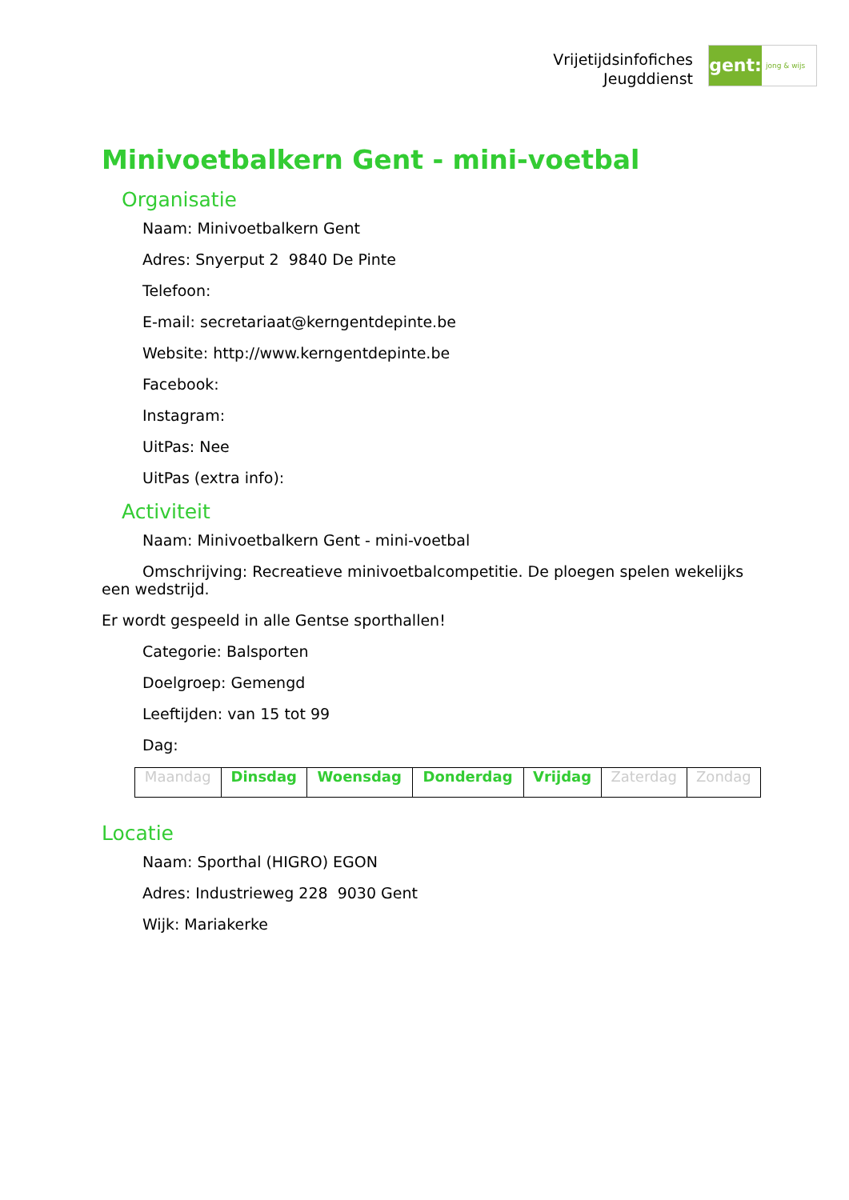Vrijetijdsinfofiches
Jeugddienst
gent:
jong & wijs
Minivoetbalkern Gent - mini-voetbal
Organisatie
Naam: Minivoetbalkern Gent
Adres: Snyerput 2 9840 De Pinte
Telefoon:
E-mail: secretariaat@kerngentdepinte.be
Website: http://www.kerngentdepinte.be
Facebook:
Instagram:
UitPas: Nee
UitPas (extra info):
Activiteit
Naam: Minivoetbalkern Gent - mini-voetbal
Omschrijving: Recreatieve minivoetbalcompetitie. De ploegen spelen wekelijks een wedstrijd.
Er wordt gespeeld in alle Gentse sporthallen!
Categorie: Balsporten
Doelgroep: Gemengd
Leeftijden: van 15 tot 99
Dag:
| Maandag | Dinsdag | Woensdag | Donderdag | Vrijdag | Zaterdag | Zondag |
Locatie
Naam: Sporthal (HIGRO) EGON
Adres: Industrieweg 228 9030 Gent
Wijk: Mariakerke